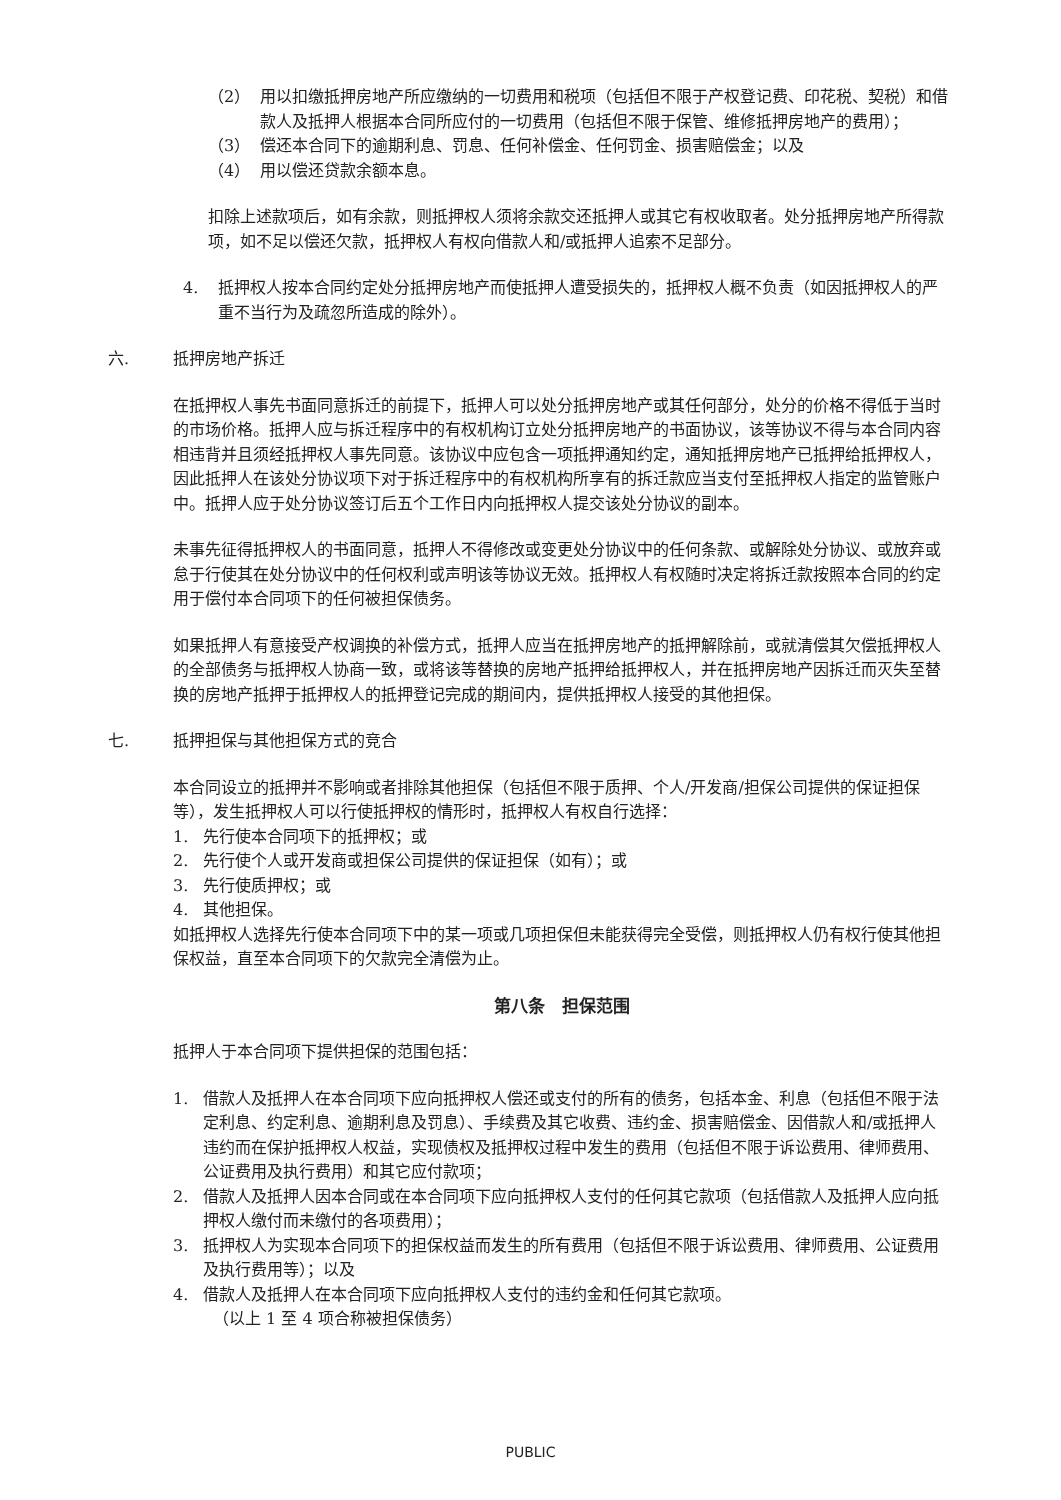（2） 用以扣缴抵押房地产所应缴纳的一切费用和税项（包括但不限于产权登记费、印花税、契税）和借款人及抵押人根据本合同所应付的一切费用（包括但不限于保管、维修抵押房地产的费用）；
（3） 偿还本合同下的逾期利息、罚息、任何补偿金、任何罚金、损害赔偿金；以及
（4） 用以偿还贷款余额本息。
扣除上述款项后，如有余款，则抵押权人须将余款交还抵押人或其它有权收取者。处分抵押房地产所得款项，如不足以偿还欠款，抵押权人有权向借款人和/或抵押人追索不足部分。
4. 抵押权人按本合同约定处分抵押房地产而使抵押人遭受损失的，抵押权人概不负责（如因抵押权人的严重不当行为及疏忽所造成的除外）。
六. 抵押房地产拆迁
在抵押权人事先书面同意拆迁的前提下，抵押人可以处分抵押房地产或其任何部分，处分的价格不得低于当时的市场价格。抵押人应与拆迁程序中的有权机构订立处分抵押房地产的书面协议，该等协议不得与本合同内容相违背并且须经抵押权人事先同意。该协议中应包含一项抵押通知约定，通知抵押房地产已抵押给抵押权人，因此抵押人在该处分协议项下对于拆迁程序中的有权机构所享有的拆迁款应当支付至抵押权人指定的监管账户中。抵押人应于处分协议签订后五个工作日内向抵押权人提交该处分协议的副本。
未事先征得抵押权人的书面同意，抵押人不得修改或变更处分协议中的任何条款、或解除处分协议、或放弃或怠于行使其在处分协议中的任何权利或声明该等协议无效。抵押权人有权随时决定将拆迁款按照本合同的约定用于偿付本合同项下的任何被担保债务。
如果抵押人有意接受产权调换的补偿方式，抵押人应当在抵押房地产的抵押解除前，或就清偿其欠偿抵押权人的全部债务与抵押权人协商一致，或将该等替换的房地产抵押给抵押权人，并在抵押房地产因拆迁而灭失至替换的房地产抵押于抵押权人的抵押登记完成的期间内，提供抵押权人接受的其他担保。
七. 抵押担保与其他担保方式的竞合
本合同设立的抵押并不影响或者排除其他担保（包括但不限于质押、个人/开发商/担保公司提供的保证担保等），发生抵押权人可以行使抵押权的情形时，抵押权人有权自行选择：
1. 先行使本合同项下的抵押权；或
2. 先行使个人或开发商或担保公司提供的保证担保（如有）；或
3. 先行使质押权；或
4. 其他担保。
如抵押权人选择先行使本合同项下中的某一项或几项担保但未能获得完全受偿，则抵押权人仍有权行使其他担保权益，直至本合同项下的欠款完全清偿为止。
第八条　担保范围
抵押人于本合同项下提供担保的范围包括：
1. 借款人及抵押人在本合同项下应向抵押权人偿还或支付的所有的债务，包括本金、利息（包括但不限于法定利息、约定利息、逾期利息及罚息）、手续费及其它收费、违约金、损害赔偿金、因借款人和/或抵押人违约而在保护抵押权人权益，实现债权及抵押权过程中发生的费用（包括但不限于诉讼费用、律师费用、公证费用及执行费用）和其它应付款项；
2. 借款人及抵押人因本合同或在本合同项下应向抵押权人支付的任何其它款项（包括借款人及抵押人应向抵押权人缴付而未缴付的各项费用）；
3. 抵押权人为实现本合同项下的担保权益而发生的所有费用（包括但不限于诉讼费用、律师费用、公证费用及执行费用等）；以及
4. 借款人及抵押人在本合同项下应向抵押权人支付的违约金和任何其它款项。
（以上 1 至 4 项合称被担保债务）
PUBLIC